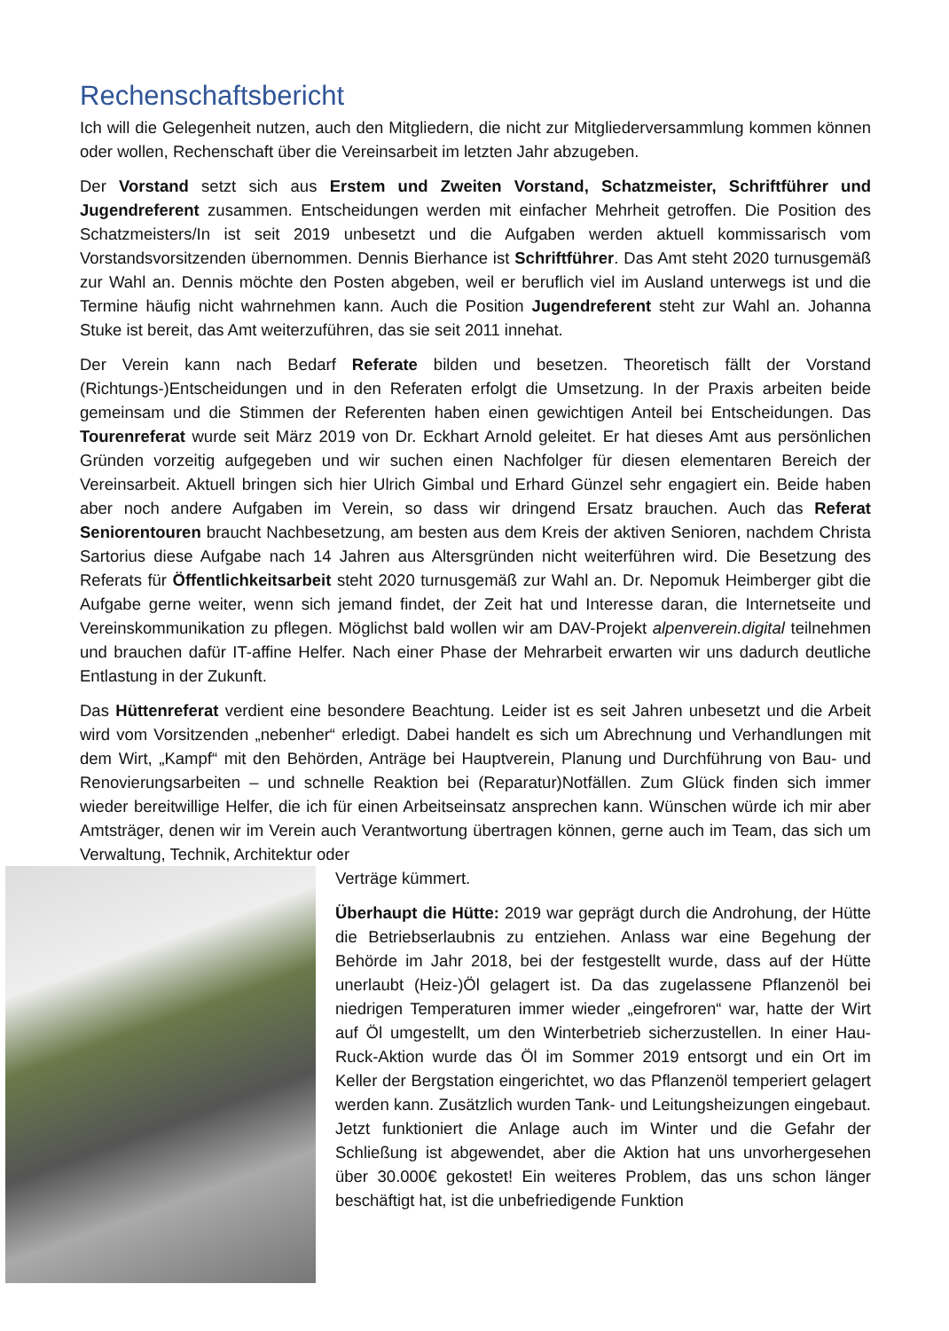Rechenschaftsbericht
Ich will die Gelegenheit nutzen, auch den Mitgliedern, die nicht zur Mitgliederversammlung kommen können oder wollen, Rechenschaft über die Vereinsarbeit im letzten Jahr abzugeben.
Der Vorstand setzt sich aus Erstem und Zweiten Vorstand, Schatzmeister, Schriftführer und Jugendreferent zusammen. Entscheidungen werden mit einfacher Mehrheit getroffen. Die Position des Schatzmeisters/In ist seit 2019 unbesetzt und die Aufgaben werden aktuell kommissarisch vom Vorstandsvorsitzenden übernommen. Dennis Bierhance ist Schriftführer. Das Amt steht 2020 turnusgemäß zur Wahl an. Dennis möchte den Posten abgeben, weil er beruflich viel im Ausland unterwegs ist und die Termine häufig nicht wahrnehmen kann. Auch die Position Jugendreferent steht zur Wahl an. Johanna Stuke ist bereit, das Amt weiterzuführen, das sie seit 2011 innehat.
Der Verein kann nach Bedarf Referate bilden und besetzen. Theoretisch fällt der Vorstand (Richtungs-)Entscheidungen und in den Referaten erfolgt die Umsetzung. In der Praxis arbeiten beide gemeinsam und die Stimmen der Referenten haben einen gewichtigen Anteil bei Entscheidungen. Das Tourenreferat wurde seit März 2019 von Dr. Eckhart Arnold geleitet. Er hat dieses Amt aus persönlichen Gründen vorzeitig aufgegeben und wir suchen einen Nachfolger für diesen elementaren Bereich der Vereinsarbeit. Aktuell bringen sich hier Ulrich Gimbal und Erhard Günzel sehr engagiert ein. Beide haben aber noch andere Aufgaben im Verein, so dass wir dringend Ersatz brauchen. Auch das Referat Seniorentouren braucht Nachbesetzung, am besten aus dem Kreis der aktiven Senioren, nachdem Christa Sartorius diese Aufgabe nach 14 Jahren aus Altersgründen nicht weiterführen wird. Die Besetzung des Referats für Öffentlichkeitsarbeit steht 2020 turnusgemäß zur Wahl an. Dr. Nepomuk Heimberger gibt die Aufgabe gerne weiter, wenn sich jemand findet, der Zeit hat und Interesse daran, die Internetseite und Vereinskommunikation zu pflegen. Möglichst bald wollen wir am DAV-Projekt alpenverein.digital teilnehmen und brauchen dafür IT-affine Helfer. Nach einer Phase der Mehrarbeit erwarten wir uns dadurch deutliche Entlastung in der Zukunft.
Das Hüttenreferat verdient eine besondere Beachtung. Leider ist es seit Jahren unbesetzt und die Arbeit wird vom Vorsitzenden „nebenher“ erledigt. Dabei handelt es sich um Abrechnung und Verhandlungen mit dem Wirt, „Kampf“ mit den Behörden, Anträge bei Hauptverein, Planung und Durchführung von Bau- und Renovierungsarbeiten – und schnelle Reaktion bei (Reparatur)Notfällen. Zum Glück finden sich immer wieder bereitwillige Helfer, die ich für einen Arbeitseinsatz ansprechen kann. Wünschen würde ich mir aber Amtsträger, denen wir im Verein auch Verantwortung übertragen können, gerne auch im Team, das sich um Verwaltung, Technik, Architektur oder
Verträge kümmert.
Überhaupt die Hütte: 2019 war geprägt durch die Androhung, der Hütte die Betriebserlaubnis zu entziehen. Anlass war eine Begehung der Behörde im Jahr 2018, bei der festgestellt wurde, dass auf der Hütte unerlaubt (Heiz-)Öl gelagert ist. Da das zugelassene Pflanzenöl bei niedrigen Temperaturen immer wieder „eingefroren“ war, hatte der Wirt auf Öl umgestellt, um den Winterbetrieb sicherzustellen. In einer Hau-Ruck-Aktion wurde das Öl im Sommer 2019 entsorgt und ein Ort im Keller der Bergstation eingerichtet, wo das Pflanzenöl temperiert gelagert werden kann. Zusätzlich wurden Tank- und Leitungsheizungen eingebaut. Jetzt funktioniert die Anlage auch im Winter und die Gefahr der Schließung ist abgewendet, aber die Aktion hat uns unvorhergesehen über 30.000€ gekostet! Ein weiteres Problem, das uns schon länger beschäftigt hat, ist die unbefriedigende Funktion